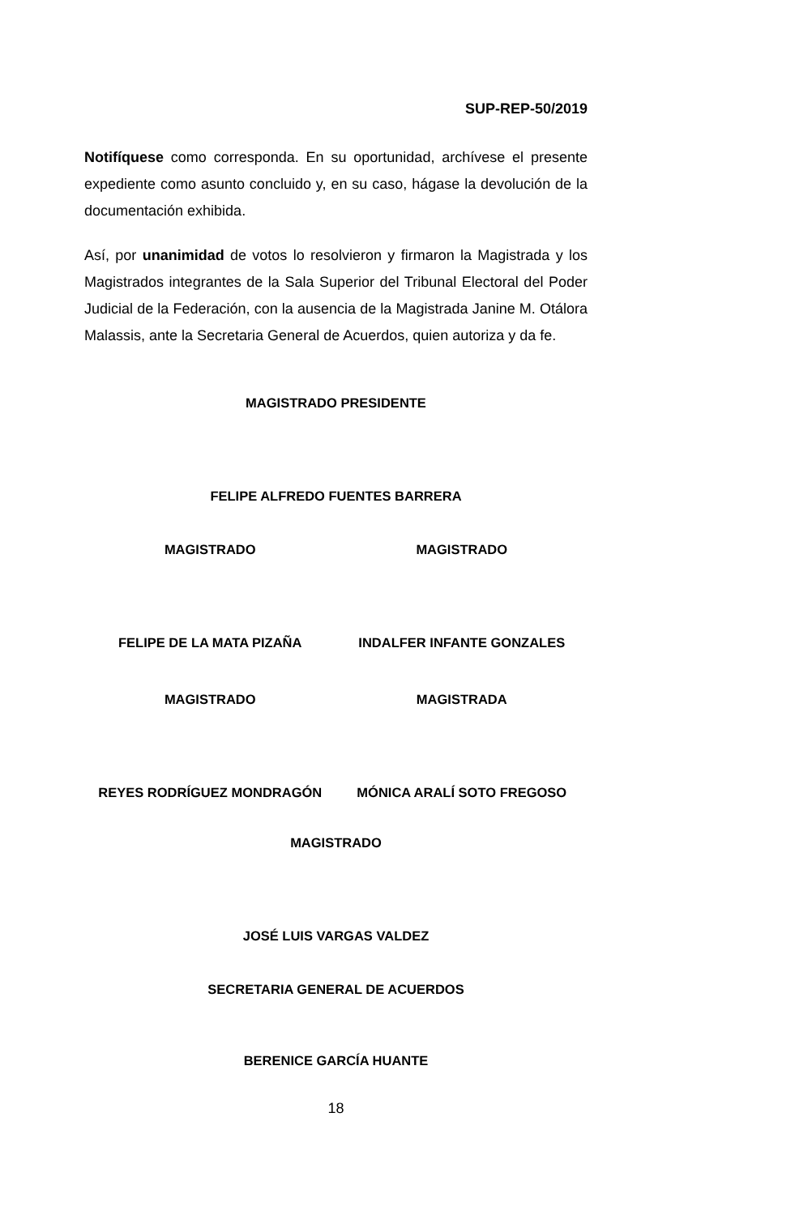SUP-REP-50/2019
Notifíquese como corresponda. En su oportunidad, archívese el presente expediente como asunto concluido y, en su caso, hágase la devolución de la documentación exhibida.
Así, por unanimidad de votos lo resolvieron y firmaron la Magistrada y los Magistrados integrantes de la Sala Superior del Tribunal Electoral del Poder Judicial de la Federación, con la ausencia de la Magistrada Janine M. Otálora Malassis, ante la Secretaria General de Acuerdos, quien autoriza y da fe.
MAGISTRADO PRESIDENTE
FELIPE ALFREDO FUENTES BARRERA
MAGISTRADO MAGISTRADO
FELIPE DE LA MATA PIZAÑA INDALFER INFANTE GONZALES
MAGISTRADO MAGISTRADA
REYES RODRÍGUEZ MONDRAGÓN MÓNICA ARALÍ SOTO FREGOSO
MAGISTRADO
JOSÉ LUIS VARGAS VALDEZ
SECRETARIA GENERAL DE ACUERDOS
BERENICE GARCÍA HUANTE
18